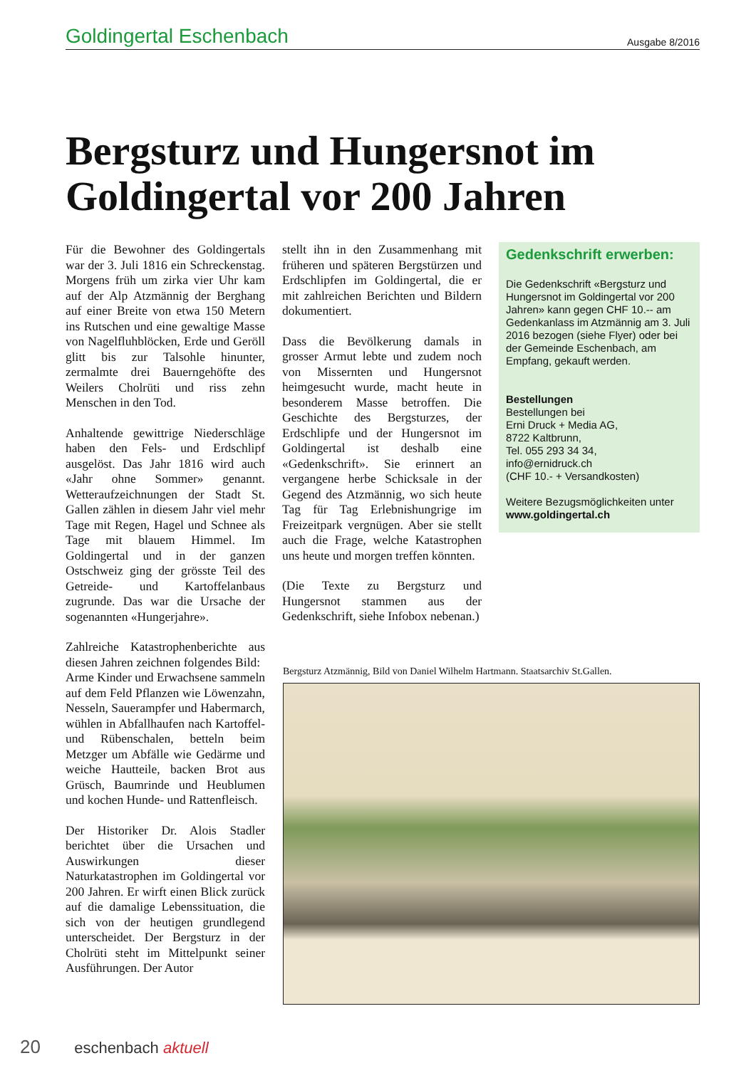Goldingertal Eschenbach
Ausgabe 8/2016
Bergsturz und Hungersnot im Goldingertal vor 200 Jahren
Für die Bewohner des Goldingertals war der 3. Juli 1816 ein Schreckenstag. Morgens früh um zirka vier Uhr kam auf der Alp Atzmännig der Berghang auf einer Breite von etwa 150 Metern ins Rutschen und eine gewaltige Masse von Nagelfluhblöcken, Erde und Geröll glitt bis zur Talsohle hinunter, zermalmte drei Bauerngehöfte des Weilers Cholrüti und riss zehn Menschen in den Tod.
Anhaltende gewittrige Niederschläge haben den Fels- und Erdschlipf ausgelöst. Das Jahr 1816 wird auch «Jahr ohne Sommer» genannt. Wetteraufzeichnungen der Stadt St. Gallen zählen in diesem Jahr viel mehr Tage mit Regen, Hagel und Schnee als Tage mit blauem Himmel. Im Goldingertal und in der ganzen Ostschweiz ging der grösste Teil des Getreide- und Kartoffelanbaus zugrunde. Das war die Ursache der sogenannten «Hungerjahre».
Zahlreiche Katastrophenberichte aus diesen Jahren zeichnen folgendes Bild:
Arme Kinder und Erwachsene sammeln auf dem Feld Pflanzen wie Löwenzahn, Nesseln, Sauerampfer und Habermarch, wühlen in Abfallhaufen nach Kartoffel- und Rübenschalen, betteln beim Metzger um Abfälle wie Gedärme und weiche Hautteile, backen Brot aus Grüsch, Baumrinde und Heublumen und kochen Hunde- und Rattenfleisch.
Der Historiker Dr. Alois Stadler berichtet über die Ursachen und Auswirkungen dieser Naturkatastrophen im Goldingertal vor 200 Jahren. Er wirft einen Blick zurück auf die damalige Lebenssituation, die sich von der heutigen grundlegend unterscheidet. Der Bergsturz in der Cholrüti steht im Mittelpunkt seiner Ausführungen. Der Autor
stellt ihn in den Zusammenhang mit früheren und späteren Bergstürzen und Erdschlipfen im Goldingertal, die er mit zahlreichen Berichten und Bildern dokumentiert.
Dass die Bevölkerung damals in grosser Armut lebte und zudem noch von Missernten und Hungersnot heimgesucht wurde, macht heute in besonderem Masse betroffen. Die Geschichte des Bergsturzes, der Erdschlipfe und der Hungersnot im Goldingertal ist deshalb eine «Gedenkschrift». Sie erinnert an vergangene herbe Schicksale in der Gegend des Atzmännig, wo sich heute Tag für Tag Erlebnishungrige im Freizeitpark vergnügen. Aber sie stellt auch die Frage, welche Katastrophen uns heute und morgen treffen könnten.
(Die Texte zu Bergsturz und Hungersnot stammen aus der Gedenkschrift, siehe Infobox nebenan.)
Gedenkschrift erwerben:
Die Gedenkschrift «Bergsturz und Hungersnot im Goldingertal vor 200 Jahren» kann gegen CHF 10.-- am Gedenkanlass im Atzmännig am 3. Juli 2016 bezogen (siehe Flyer) oder bei der Gemeinde Eschenbach, am Empfang, gekauft werden.
Bestellungen
Bestellungen bei
Erni Druck + Media AG,
8722 Kaltbrunn,
Tel. 055 293 34 34,
info@ernidruck.ch
(CHF 10.- + Versandkosten)
Weitere Bezugsmöglichkeiten unter
www.goldingertal.ch
Bergsturz Atzmännig, Bild von Daniel Wilhelm Hartmann. Staatsarchiv St.Gallen.
20 eschenbach aktuell